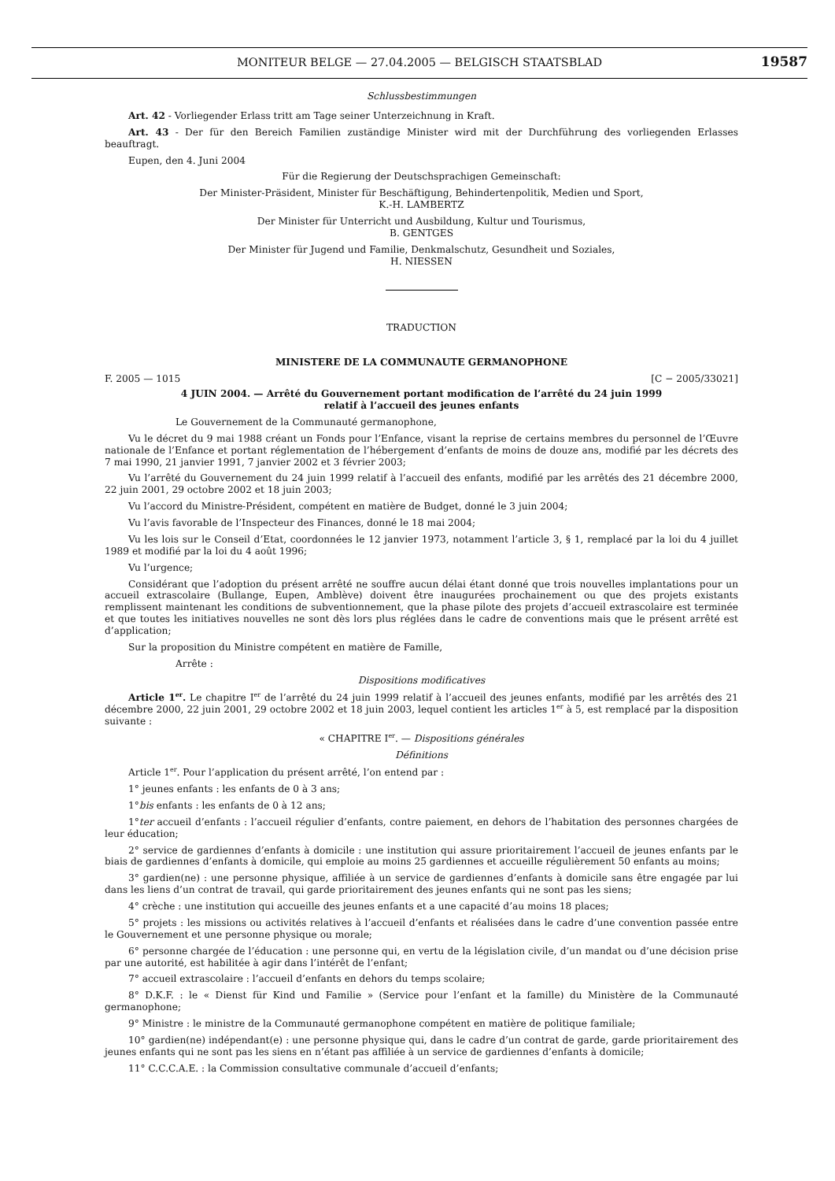MONITEUR BELGE — 27.04.2005 — BELGISCH STAATSBLAD
19587
Schlussbestimmungen
Art. 42 - Vorliegender Erlass tritt am Tage seiner Unterzeichnung in Kraft.
Art. 43 - Der für den Bereich Familien zuständige Minister wird mit der Durchführung des vorliegenden Erlasses beauftragt.
Eupen, den 4. Juni 2004
Für die Regierung der Deutschsprachigen Gemeinschaft:
Der Minister-Präsident, Minister für Beschäftigung, Behindertenpolitik, Medien und Sport,
K.-H. LAMBERTZ
Der Minister für Unterricht und Ausbildung, Kultur und Tourismus,
B. GENTGES
Der Minister für Jugend und Familie, Denkmalschutz, Gesundheit und Soziales,
H. NIESSEN
TRADUCTION
MINISTERE DE LA COMMUNAUTE GERMANOPHONE
F. 2005 — 1015 [C − 2005/33021]
4 JUIN 2004. — Arrêté du Gouvernement portant modification de l’arrêté du 24 juin 1999
relatif à l’accueil des jeunes enfants
Le Gouvernement de la Communauté germanophone,
Vu le décret du 9 mai 1988 créant un Fonds pour l’Enfance, visant la reprise de certains membres du personnel de l’Œuvre nationale de l’Enfance et portant réglementation de l’hébergement d’enfants de moins de douze ans, modifié par les décrets des 7 mai 1990, 21 janvier 1991, 7 janvier 2002 et 3 février 2003;
Vu l’arrêté du Gouvernement du 24 juin 1999 relatif à l’accueil des enfants, modifié par les arrêtés des 21 décembre 2000, 22 juin 2001, 29 octobre 2002 et 18 juin 2003;
Vu l’accord du Ministre-Président, compétent en matière de Budget, donné le 3 juin 2004;
Vu l’avis favorable de l’Inspecteur des Finances, donné le 18 mai 2004;
Vu les lois sur le Conseil d’Etat, coordonnées le 12 janvier 1973, notamment l’article 3, § 1, remplacé par la loi du 4 juillet 1989 et modifié par la loi du 4 août 1996;
Vu l’urgence;
Considérant que l’adoption du présent arrêté ne souffre aucun délai étant donné que trois nouvelles implantations pour un accueil extrascolaire (Bullange, Eupen, Amblève) doivent être inaugurées prochainement ou que des projets existants remplissent maintenant les conditions de subventionnement, que la phase pilote des projets d’accueil extrascolaire est terminée et que toutes les initiatives nouvelles ne sont dès lors plus réglées dans le cadre de conventions mais que le présent arrêté est d’application;
Sur la proposition du Ministre compétent en matière de Famille,
Arrête :
Dispositions modificatives
Article 1<sup>er</sup>. Le chapitre I<sup>er</sup> de l’arrêté du 24 juin 1999 relatif à l’accueil des jeunes enfants, modifié par les arrêtés des 21 décembre 2000, 22 juin 2001, 29 octobre 2002 et 18 juin 2003, lequel contient les articles 1<sup>er</sup> à 5, est remplacé par la disposition suivante :
« CHAPITRE I<sup>er</sup>. — Dispositions générales
Définitions
Article 1<sup>er</sup>. Pour l’application du présent arrêté, l’on entend par :
1° jeunes enfants : les enfants de 0 à 3 ans;
1°bis enfants : les enfants de 0 à 12 ans;
1°ter accueil d’enfants : l’accueil régulier d’enfants, contre paiement, en dehors de l’habitation des personnes chargées de leur éducation;
2° service de gardiennes d’enfants à domicile : une institution qui assure prioritairement l’accueil de jeunes enfants par le biais de gardiennes d’enfants à domicile, qui emploie au moins 25 gardiennes et accueille régulièrement 50 enfants au moins;
3° gardien(ne) : une personne physique, affiliée à un service de gardiennes d’enfants à domicile sans être engagée par lui dans les liens d’un contrat de travail, qui garde prioritairement des jeunes enfants qui ne sont pas les siens;
4° crèche : une institution qui accueille des jeunes enfants et a une capacité d’au moins 18 places;
5° projets : les missions ou activités relatives à l’accueil d’enfants et réalisées dans le cadre d’une convention passée entre le Gouvernement et une personne physique ou morale;
6° personne chargée de l’éducation : une personne qui, en vertu de la législation civile, d’un mandat ou d’une décision prise par une autorité, est habilitée à agir dans l’intérêt de l’enfant;
7° accueil extrascolaire : l’accueil d’enfants en dehors du temps scolaire;
8° D.K.F. : le « Dienst für Kind und Familie » (Service pour l’enfant et la famille) du Ministère de la Communauté germanophone;
9° Ministre : le ministre de la Communauté germanophone compétent en matière de politique familiale;
10° gardien(ne) indépendant(e) : une personne physique qui, dans le cadre d’un contrat de garde, garde prioritairement des jeunes enfants qui ne sont pas les siens en n’étant pas affiliée à un service de gardiennes d’enfants à domicile;
11° C.C.C.A.E. : la Commission consultative communale d’accueil d’enfants;